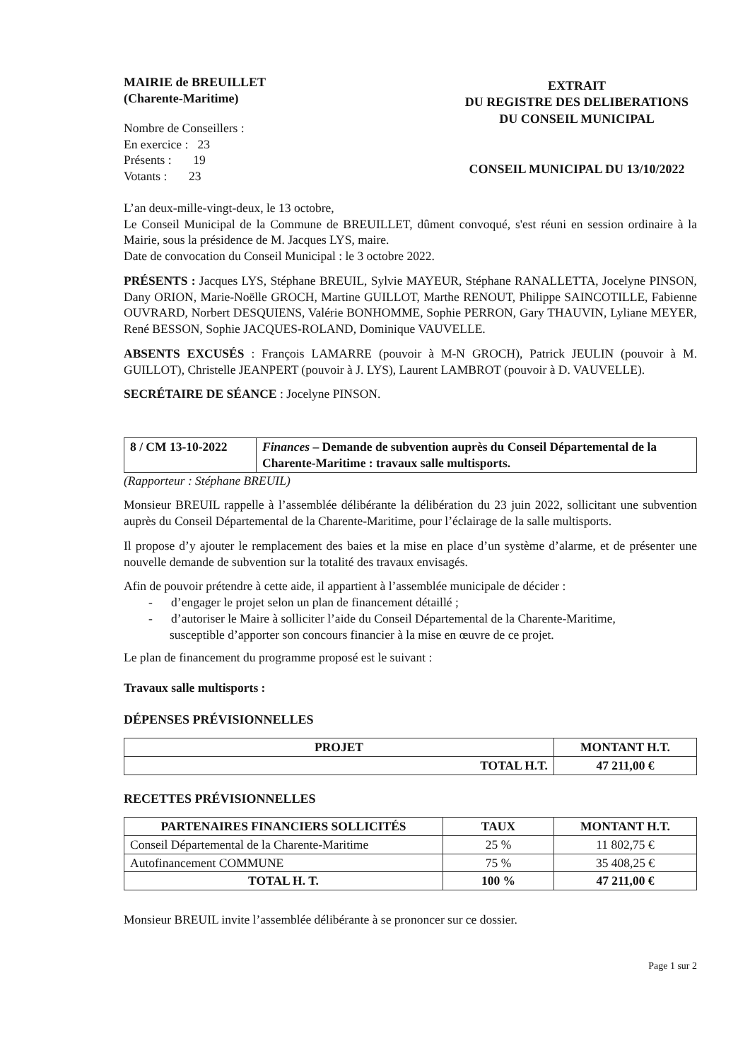MAIRIE de BREUILLET
(Charente-Maritime)
Nombre de Conseillers :
En exercice : 23
Présents : 19
Votants : 23
EXTRAIT
DU REGISTRE DES DELIBERATIONS
DU CONSEIL MUNICIPAL
CONSEIL MUNICIPAL DU 13/10/2022
L’an deux-mille-vingt-deux, le 13 octobre,
Le Conseil Municipal de la Commune de BREUILLET, dûment convoqué, s'est réuni en session ordinaire à la Mairie, sous la présidence de M. Jacques LYS, maire.
Date de convocation du Conseil Municipal : le 3 octobre 2022.
PRÉSENTS : Jacques LYS, Stéphane BREUIL, Sylvie MAYEUR, Stéphane RANALLETTA, Jocelyne PINSON, Dany ORION, Marie-Noëlle GROCH, Martine GUILLOT, Marthe RENOUT, Philippe SAINCOTILLE, Fabienne OUVRARD, Norbert DESQUIENS, Valérie BONHOMME, Sophie PERRON, Gary THAUVIN, Lyliane MEYER, René BESSON, Sophie JACQUES-ROLAND, Dominique VAUVELLE.
ABSENTS EXCUSÉS : François LAMARRE (pouvoir à M-N GROCH), Patrick JEULIN (pouvoir à M. GUILLOT), Christelle JEANPERT (pouvoir à J. LYS), Laurent LAMBROT (pouvoir à D. VAUVELLE).
SECRÉTAIRE DE SÉANCE : Jocelyne PINSON.
| 8 / CM 13-10-2022 | Finances – Demande de subvention auprès du Conseil Départemental de la Charente-Maritime : travaux salle multisports. |
(Rapporteur : Stéphane BREUIL)
Monsieur BREUIL rappelle à l’assemblée délibérante la délibération du 23 juin 2022, sollicitant une subvention auprès du Conseil Départemental de la Charente-Maritime, pour l’éclairage de la salle multisports.
Il propose d’y ajouter le remplacement des baies et la mise en place d’un système d’alarme, et de présenter une nouvelle demande de subvention sur la totalité des travaux envisagés.
Afin de pouvoir prétendre à cette aide, il appartient à l’assemblée municipale de décider :
- d’engager le projet selon un plan de financement détaillé ;
- d’autoriser le Maire à solliciter l’aide du Conseil Départemental de la Charente-Maritime,
susceptible d’apporter son concours financier à la mise en œuvre de ce projet.
Le plan de financement du programme proposé est le suivant :
Travaux salle multisports :
DÉPENSES PRÉVISIONNELLES
| PROJET | MONTANT H.T. |
| --- | --- |
| TOTAL H.T. | 47 211,00 € |
RECETTES PRÉVISIONNELLES
| PARTENAIRES FINANCIERS SOLLICITÉS | TAUX | MONTANT H.T. |
| --- | --- | --- |
| Conseil Départemental de la Charente-Maritime | 25 % | 11 802,75 € |
| Autofinancement COMMUNE | 75 % | 35 408,25 € |
| TOTAL H. T. | 100 % | 47 211,00 € |
Monsieur BREUIL invite l’assemblée délibérante à se prononcer sur ce dossier.
Page 1 sur 2